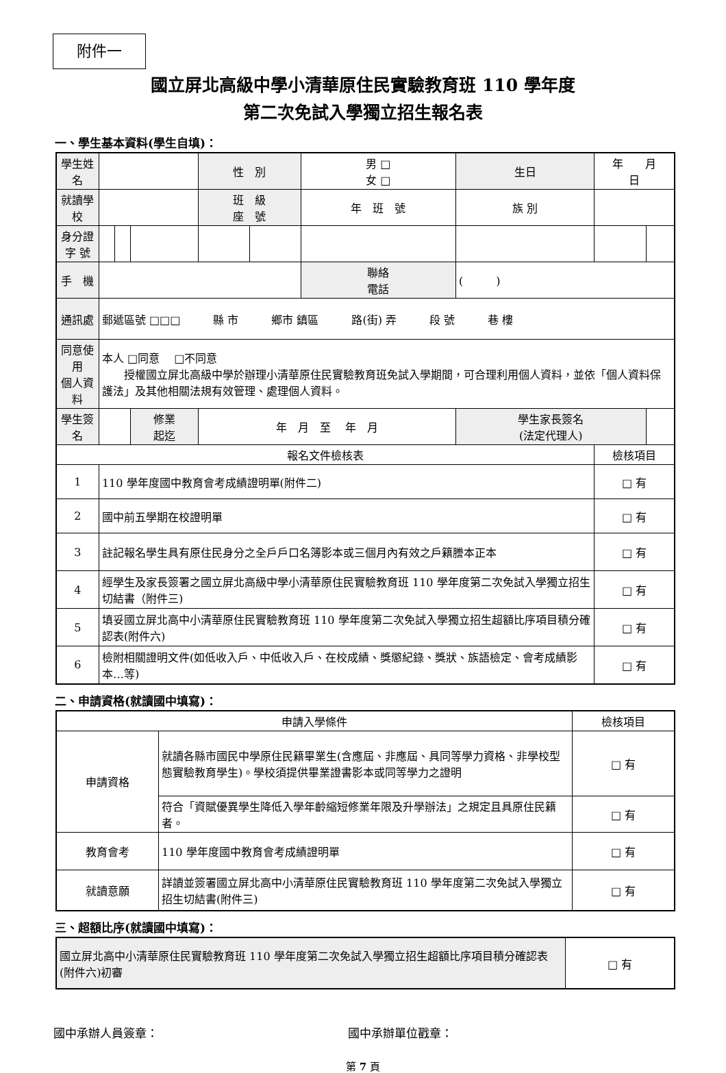附件一
國立屏北高級中學小清華原住民實驗教育班 110 學年度
第二次免試入學獨立招生報名表
一、學生基本資料(學生自填)：
| 學生姓名 | | | | 性 別 | | 男 □ 女 □ | 生日 | 年 月 日 | |
| 就讀學校 | | | | 班 級 座 號 | | 年 班 號 | 族 別 | | |
| 身分證 字 號 | | | | | | | | | |
| 手 機 | | | | | | 聯絡 電話 | ( ) | | |
| 通訊處 | 郵遞區號 □□□ 縣 市 鄉市 鎮區 路(街) 弄 段 號 巷 樓 | | | | | | | | |
| 同意使用 個人資料 | 本人 □同意 □不同意 授權國立屏北高級中學於辦理小清華原住民實驗教育班免試入學期間，可合理利用個人資料，並依「個人資料保護法」及其他相關法規有效管理、處理個人資料。 | | | | | | | | |
| 學生簽名 | | | 修業 起迄 | 年 月 至 年 月 | | | 學生家長簽名 (法定代理人) | | |
| 報名文件檢核表 | | | | | | | | 檢核項目 | |
| 1 | 110 學年度國中教育會考成績證明單(附件二) | | | | | | | □ 有 | |
| 2 | 國中前五學期在校證明單 | | | | | | | □ 有 | |
| 3 | 註記報名學生具有原住民身分之全戶戶口名簿影本或三個月內有效之戶籍謄本正本 | | | | | | | □ 有 | |
| 4 | 經學生及家長簽署之國立屏北高級中學小清華原住民實驗教育班 110 學年度第二次免試入學獨立招生切結書（附件三) | | | | | | | □ 有 | |
| 5 | 填妥國立屏北高中小清華原住民實驗教育班 110 學年度第二次免試入學獨立招生超額比序項目積分確認表(附件六) | | | | | | | □ 有 | |
| 6 | 檢附相關證明文件(如低收入戶、中低收入戶、在校成績、獎懲紀錄、獎狀、族語檢定、會考成績影本…等) | | | | | | | □ 有 | |
二、申請資格(就讀國中填寫)：
| 申請入學條件 | | 檢核項目 |
| 申請資格 | 就讀各縣市國民中學原住民籍畢業生(含應屆、非應屆、具同等學力資格、非學校型態實驗教育學生)。學校須提供畢業證書影本或同等學力之證明 | □ 有 |
| | 符合「資賦優異學生降低入學年齡縮短修業年限及升學辦法」之規定且具原住民籍者。 | □ 有 |
| 教育會考 | 110 學年度國中教育會考成績證明單 | □ 有 |
| 就讀意願 | 詳讀並簽署國立屏北高中小清華原住民實驗教育班 110 學年度第二次免試入學獨立招生切結書(附件三) | □ 有 |
三、超額比序(就讀國中填寫)：
| 國立屏北高中小清華原住民實驗教育班 110 學年度第二次免試入學獨立招生超額比序項目積分確認表(附件六)初審 | □ 有 |
國中承辦人員簽章： 國中承辦單位戳章：
第 7 頁